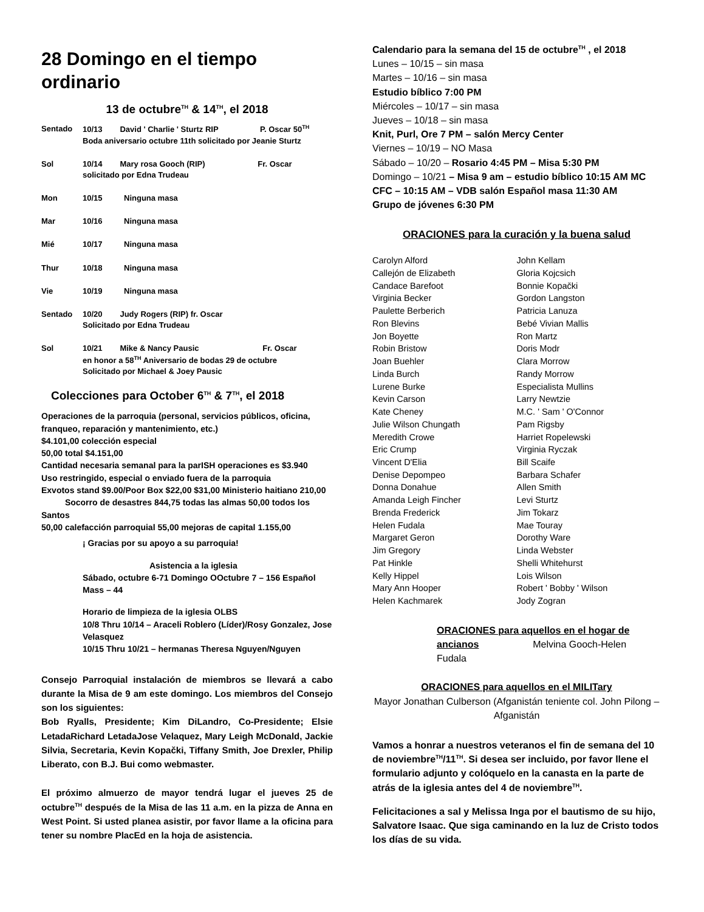28 Domingo en el tiempo ordinario
13 de octubre<sup>TH</sup> & 14<sup>TH</sup>, el 2018
| Sentado | 10/13 David ' Charlie ' Sturtz RIP P. Oscar 50<sup>TH</sup> Boda aniversario octubre 11th solicitado por Jeanie Sturtz | |
| Sol | 10/14 Mary rosa Gooch (RIP) Fr. Oscar solicitado por Edna Trudeau | |
| Mon | 10/15 | Ninguna masa |
| Mar | 10/16 | Ninguna masa |
| Mié | 10/17 | Ninguna masa |
| Thur | 10/18 | Ninguna masa |
| Vie | 10/19 | Ninguna masa |
| Sentado | 10/20 Judy Rogers (RIP) fr. Oscar Solicitado por Edna Trudeau | |
| Sol | 10/21 Mike & Nancy Pausic Fr. Oscar en honor a 58<sup>TH</sup> Aniversario de bodas 29 de octubre Solicitado por Michael & Joey Pausic | |
Colecciones para October 6<sup>TH</sup> & 7<sup>TH</sup>, el 2018
Operaciones de la parroquia (personal, servicios públicos, oficina, franqueo, reparación y mantenimiento, etc.)
$4.101,00 colección especial
50,00 total $4.151,00
Cantidad necesaria semanal para la parISH operaciones es $3.940
Uso restringido, especial o enviado fuera de la parroquia
Exvotos stand $9.00/Poor Box $22,00 $31,00 Ministerio haitiano 210,00 Socorro de desastres 844,75 todas las almas 50,00 todos los Santos
50,00 calefacción parroquial 55,00 mejoras de capital 1.155,00
¡ Gracias por su apoyo a su parroquia!
Asistencia a la iglesia
Sábado, octubre 6-71 Domingo OOctubre 7 – 156 Español Mass – 44
Horario de limpieza de la iglesia OLBS
10/8 Thru 10/14 – Araceli Roblero (Líder)/Rosy Gonzalez, Jose Velasquez
10/15 Thru 10/21 – hermanas Theresa Nguyen/Nguyen
Consejo Parroquial instalación de miembros se llevará a cabo durante la Misa de 9 am este domingo. Los miembros del Consejo son los siguientes:
Bob Ryalls, Presidente; Kim DiLandro, Co-Presidente; Elsie LetadaRichard LetadaJose Velaquez, Mary Leigh McDonald, Jackie Silvia, Secretaria, Kevin Kopački, Tiffany Smith, Joe Drexler, Philip Liberato, con B.J. Bui como webmaster.
El próximo almuerzo de mayor tendrá lugar el jueves 25 de octubre<sup>TH</sup> después de la Misa de las 11 a.m. en la pizza de Anna en West Point. Si usted planea asistir, por favor llame a la oficina para tener su nombre PlacEd en la hoja de asistencia.
Calendario para la semana del 15 de octubre<sup>TH</sup> , el 2018
Lunes – 10/15 – sin masa
Martes – 10/16 – sin masa
Estudio bíblico 7:00 PM
Miércoles – 10/17 – sin masa
Jueves – 10/18 – sin masa
Knit, Purl, Ore 7 PM – salón Mercy Center
Viernes – 10/19 – NO Masa
Sábado – 10/20 – Rosario 4:45 PM – Misa 5:30 PM
Domingo – 10/21 – Misa 9 am – estudio bíblico 10:15 AM MC
CFC – 10:15 AM – VDB salón Español masa 11:30 AM
Grupo de jóvenes 6:30 PM
ORACIONES para la curación y la buena salud
Carolyn Alford
Callejón de Elizabeth
Candace Barefoot
Virginia Becker
Paulette Berberich
Ron Blevins
Jon Boyette
Robin Bristow
Joan Buehler
Linda Burch
Lurene Burke
Kevin Carson
Kate Cheney
Julie Wilson Chungath
Meredith Crowe
Eric Crump
Vincent D'Elia
Denise Depompeo
Donna Donahue
Amanda Leigh Fincher
Brenda Frederick
Helen Fudala
Margaret Geron
Jim Gregory
Pat Hinkle
Kelly Hippel
Mary Ann Hooper
Helen Kachmarek
John Kellam
Gloria Kojcsich
Bonnie Kopački
Gordon Langston
Patricia Lanuza
Bebé Vivian Mallis
Ron Martz
Doris Modr
Clara Morrow
Randy Morrow
Especialista Mullins
Larry Newtzie
M.C. ' Sam ' O'Connor
Pam Rigsby
Harriet Ropelewski
Virginia Ryczak
Bill Scaife
Barbara Schafer
Allen Smith
Levi Sturtz
Jim Tokarz
Mae Touray
Dorothy Ware
Linda Webster
Shelli Whitehurst
Lois Wilson
Robert ' Bobby ' Wilson
Jody Zogran
ORACIONES para aquellos en el hogar de ancianos Melvina Gooch-Helen Fudala
ORACIONES para aquellos en el MILITary
Mayor Jonathan Culberson (Afganistán teniente col. John Pilong – Afganistán
Vamos a honrar a nuestros veteranos el fin de semana del 10 de noviembre<sup>TH</sup>/11<sup>TH</sup>. Si desea ser incluido, por favor llene el formulario adjunto y colóquelo en la canasta en la parte de atrás de la iglesia antes del 4 de noviembre<sup>TH</sup>.
Felicitaciones a sal y Melissa Inga por el bautismo de su hijo, Salvatore Isaac. Que siga caminando en la luz de Cristo todos los días de su vida.